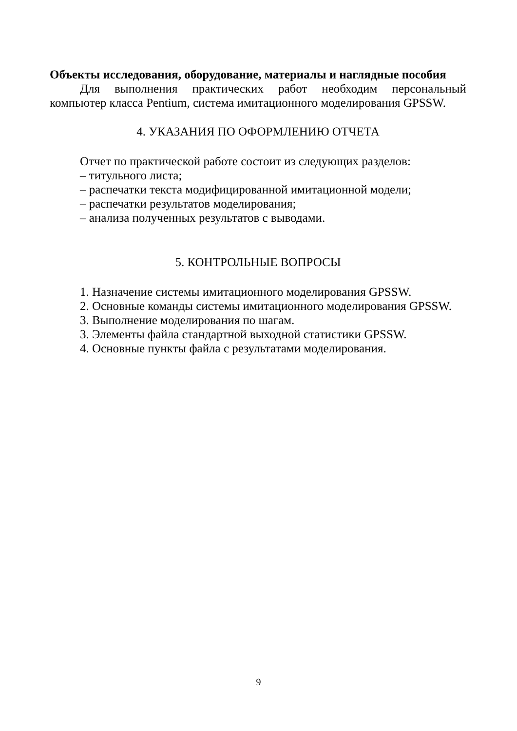Объекты исследования, оборудование, материалы и наглядные пособия
Для выполнения практических работ необходим персональный компьютер класса Pentium, система имитационного моделирования GPSSW.
4. УКАЗАНИЯ ПО ОФОРМЛЕНИЮ ОТЧЕТА
Отчет по практической работе состоит из следующих разделов:
– титульного листа;
– распечатки текста модифицированной имитационной модели;
– распечатки результатов моделирования;
– анализа полученных результатов с выводами.
5. КОНТРОЛЬНЫЕ ВОПРОСЫ
1. Назначение системы имитационного моделирования GPSSW.
2. Основные команды системы имитационного моделирования GPSSW.
3. Выполнение моделирования по шагам.
3. Элементы файла стандартной выходной статистики GPSSW.
4. Основные пункты файла с результатами моделирования.
9